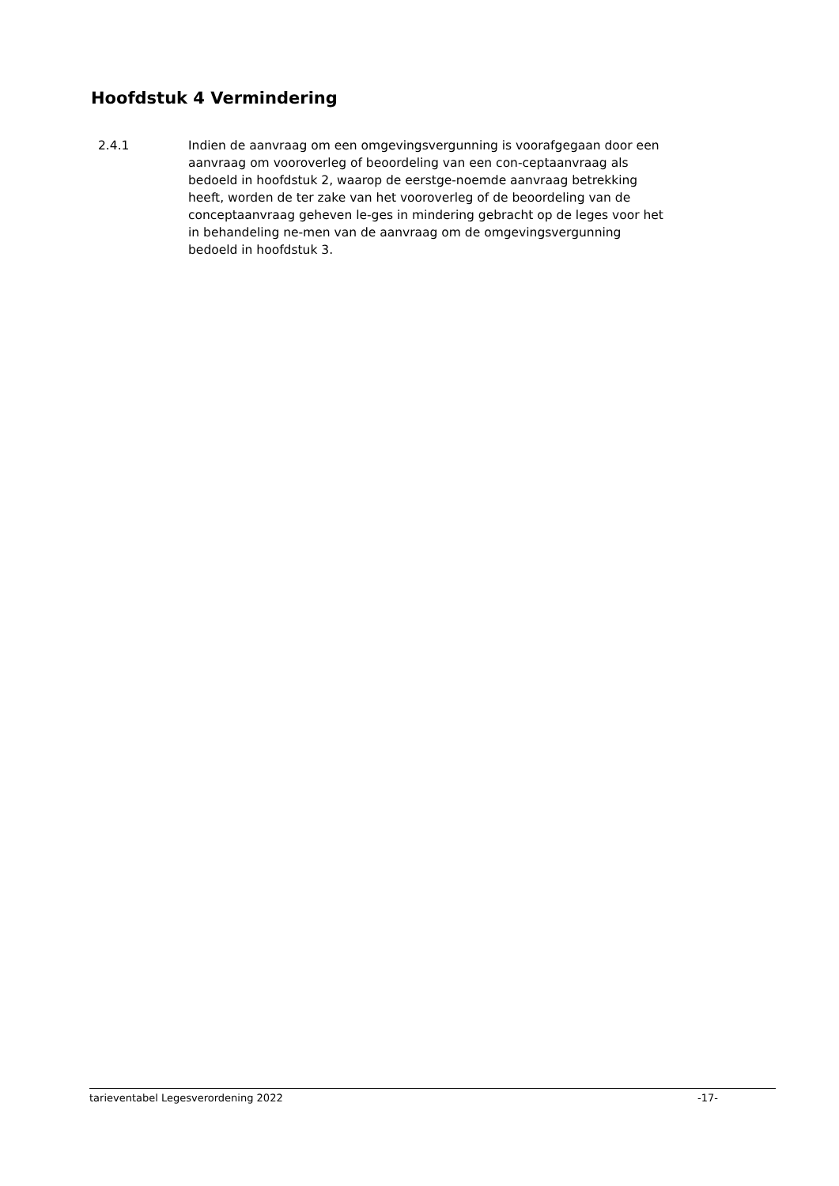Hoofdstuk 4 Vermindering
2.4.1 Indien de aanvraag om een omgevingsvergunning is voorafgegaan door een aanvraag om vooroverleg of beoordeling van een con-ceptaanvraag als bedoeld in hoofdstuk 2, waarop de eerstge-noemde aanvraag betrekking heeft, worden de ter zake van het vooroverleg of de beoordeling van de conceptaanvraag geheven le-ges in mindering gebracht op de leges voor het in behandeling ne-men van de aanvraag om de omgevingsvergunning bedoeld in hoofdstuk 3.
tarieventabel Legesverordening 2022 -17-